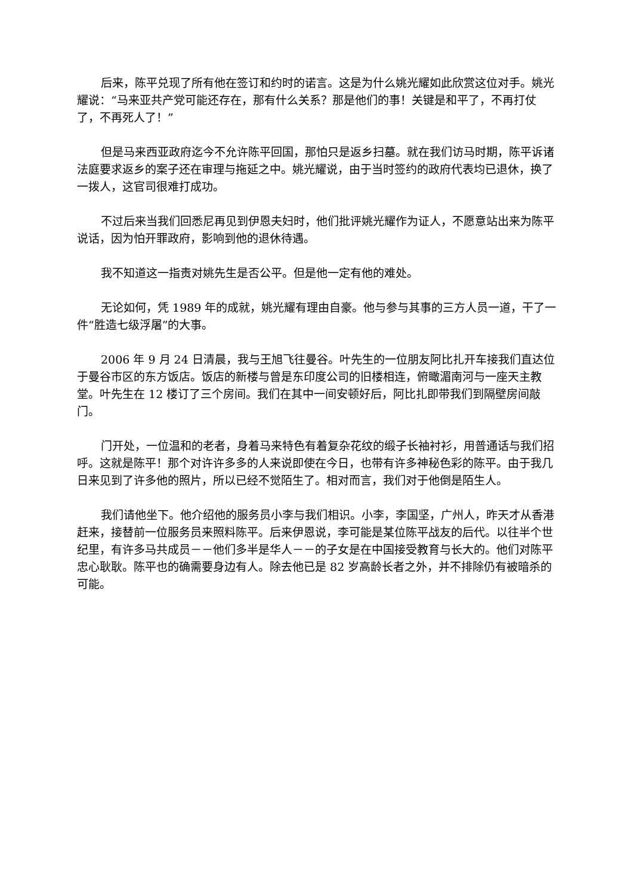后来，陈平兑现了所有他在签订和约时的诺言。这是为什么姚光耀如此欣赏这位对手。姚光耀说：“马来亚共产党可能还存在，那有什么关系？那是他们的事！关键是和平了，不再打仗了，不再死人了！”
但是马来西亚政府迄今不允许陈平回国，那怕只是返乡扫墓。就在我们访马时期，陈平诉诸法庭要求返乡的案子还在审理与拖延之中。姚光耀说，由于当时签约的政府代表均已退休，换了一拨人，这官司很难打成功。
不过后来当我们回悉尼再见到伊恩夫妇时，他们批评姚光耀作为证人，不愿意站出来为陈平说话，因为怕开罪政府，影响到他的退休待遇。
我不知道这一指责对姚先生是否公平。但是他一定有他的难处。
无论如何，凭 1989 年的成就，姚光耀有理由自豪。他与参与其事的三方人员一道，干了一件“胜造七级浮屠”的大事。
2006 年 9 月 24 日清晨，我与王旭飞往曼谷。叶先生的一位朋友阿比扎开车接我们直达位于曼谷市区的东方饭店。饭店的新楼与曾是东印度公司的旧楼相连，俯瞰湄南河与一座天主教堂。叶先生在 12 楼订了三个房间。我们在其中一间安顿好后，阿比扎即带我们到隔壁房间敲门。
门开处，一位温和的老者，身着马来特色有着复杂花纹的缎子长袖衬衫，用普通话与我们招呼。这就是陈平！那个对许许多多的人来说即使在今日，也带有许多神秘色彩的陈平。由于我几日来见到了许多他的照片，所以已经不觉陌生了。相对而言，我们对于他倒是陌生人。
我们请他坐下。他介绍他的服务员小李与我们相识。小李，李国坚，广州人，昨天才从香港赶来，接替前一位服务员来照料陈平。后来伊恩说，李可能是某位陈平战友的后代。以往半个世纪里，有许多马共成员－－他们多半是华人－－的子女是在中国接受教育与长大的。他们对陈平忠心耿耿。陈平也的确需要身边有人。除去他已是 82 岁高龄长者之外，并不排除仍有被暗杀的可能。